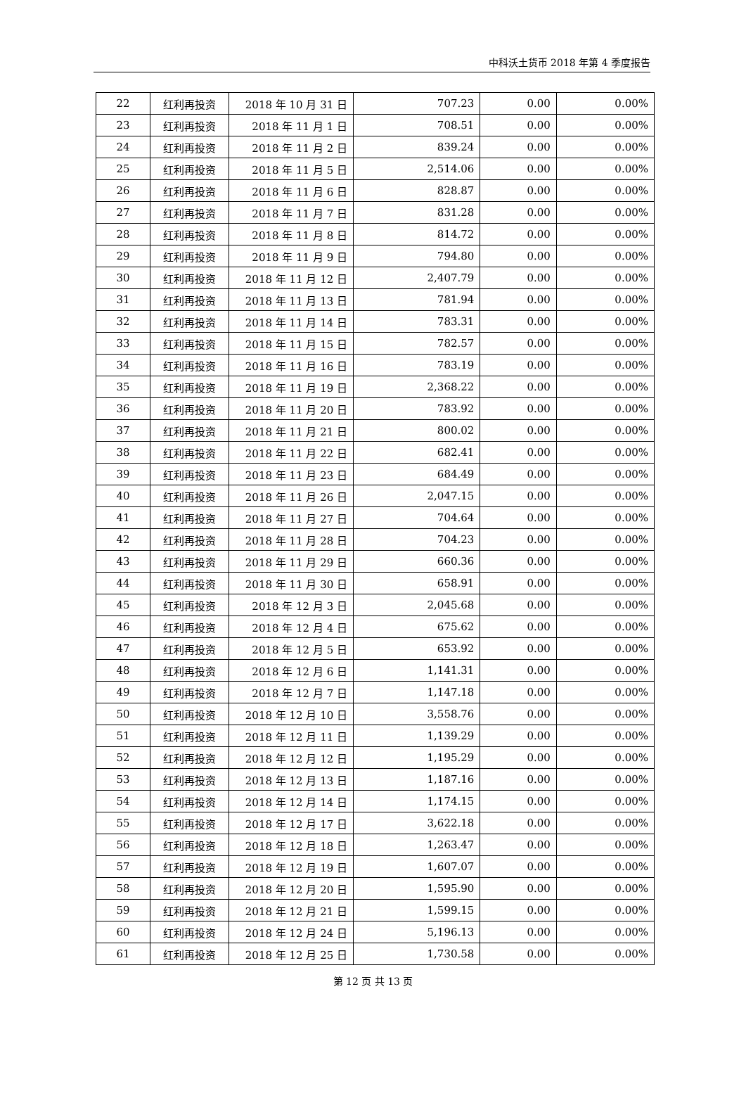中科沃土货币 2018 年第 4 季度报告
| 22 | 红利再投资 | 2018 年 10 月 31 日 | 707.23 | 0.00 | 0.00% |
| 23 | 红利再投资 | 2018 年 11 月 1 日 | 708.51 | 0.00 | 0.00% |
| 24 | 红利再投资 | 2018 年 11 月 2 日 | 839.24 | 0.00 | 0.00% |
| 25 | 红利再投资 | 2018 年 11 月 5 日 | 2,514.06 | 0.00 | 0.00% |
| 26 | 红利再投资 | 2018 年 11 月 6 日 | 828.87 | 0.00 | 0.00% |
| 27 | 红利再投资 | 2018 年 11 月 7 日 | 831.28 | 0.00 | 0.00% |
| 28 | 红利再投资 | 2018 年 11 月 8 日 | 814.72 | 0.00 | 0.00% |
| 29 | 红利再投资 | 2018 年 11 月 9 日 | 794.80 | 0.00 | 0.00% |
| 30 | 红利再投资 | 2018 年 11 月 12 日 | 2,407.79 | 0.00 | 0.00% |
| 31 | 红利再投资 | 2018 年 11 月 13 日 | 781.94 | 0.00 | 0.00% |
| 32 | 红利再投资 | 2018 年 11 月 14 日 | 783.31 | 0.00 | 0.00% |
| 33 | 红利再投资 | 2018 年 11 月 15 日 | 782.57 | 0.00 | 0.00% |
| 34 | 红利再投资 | 2018 年 11 月 16 日 | 783.19 | 0.00 | 0.00% |
| 35 | 红利再投资 | 2018 年 11 月 19 日 | 2,368.22 | 0.00 | 0.00% |
| 36 | 红利再投资 | 2018 年 11 月 20 日 | 783.92 | 0.00 | 0.00% |
| 37 | 红利再投资 | 2018 年 11 月 21 日 | 800.02 | 0.00 | 0.00% |
| 38 | 红利再投资 | 2018 年 11 月 22 日 | 682.41 | 0.00 | 0.00% |
| 39 | 红利再投资 | 2018 年 11 月 23 日 | 684.49 | 0.00 | 0.00% |
| 40 | 红利再投资 | 2018 年 11 月 26 日 | 2,047.15 | 0.00 | 0.00% |
| 41 | 红利再投资 | 2018 年 11 月 27 日 | 704.64 | 0.00 | 0.00% |
| 42 | 红利再投资 | 2018 年 11 月 28 日 | 704.23 | 0.00 | 0.00% |
| 43 | 红利再投资 | 2018 年 11 月 29 日 | 660.36 | 0.00 | 0.00% |
| 44 | 红利再投资 | 2018 年 11 月 30 日 | 658.91 | 0.00 | 0.00% |
| 45 | 红利再投资 | 2018 年 12 月 3 日 | 2,045.68 | 0.00 | 0.00% |
| 46 | 红利再投资 | 2018 年 12 月 4 日 | 675.62 | 0.00 | 0.00% |
| 47 | 红利再投资 | 2018 年 12 月 5 日 | 653.92 | 0.00 | 0.00% |
| 48 | 红利再投资 | 2018 年 12 月 6 日 | 1,141.31 | 0.00 | 0.00% |
| 49 | 红利再投资 | 2018 年 12 月 7 日 | 1,147.18 | 0.00 | 0.00% |
| 50 | 红利再投资 | 2018 年 12 月 10 日 | 3,558.76 | 0.00 | 0.00% |
| 51 | 红利再投资 | 2018 年 12 月 11 日 | 1,139.29 | 0.00 | 0.00% |
| 52 | 红利再投资 | 2018 年 12 月 12 日 | 1,195.29 | 0.00 | 0.00% |
| 53 | 红利再投资 | 2018 年 12 月 13 日 | 1,187.16 | 0.00 | 0.00% |
| 54 | 红利再投资 | 2018 年 12 月 14 日 | 1,174.15 | 0.00 | 0.00% |
| 55 | 红利再投资 | 2018 年 12 月 17 日 | 3,622.18 | 0.00 | 0.00% |
| 56 | 红利再投资 | 2018 年 12 月 18 日 | 1,263.47 | 0.00 | 0.00% |
| 57 | 红利再投资 | 2018 年 12 月 19 日 | 1,607.07 | 0.00 | 0.00% |
| 58 | 红利再投资 | 2018 年 12 月 20 日 | 1,595.90 | 0.00 | 0.00% |
| 59 | 红利再投资 | 2018 年 12 月 21 日 | 1,599.15 | 0.00 | 0.00% |
| 60 | 红利再投资 | 2018 年 12 月 24 日 | 5,196.13 | 0.00 | 0.00% |
| 61 | 红利再投资 | 2018 年 12 月 25 日 | 1,730.58 | 0.00 | 0.00% |
第 12 页 共 13 页